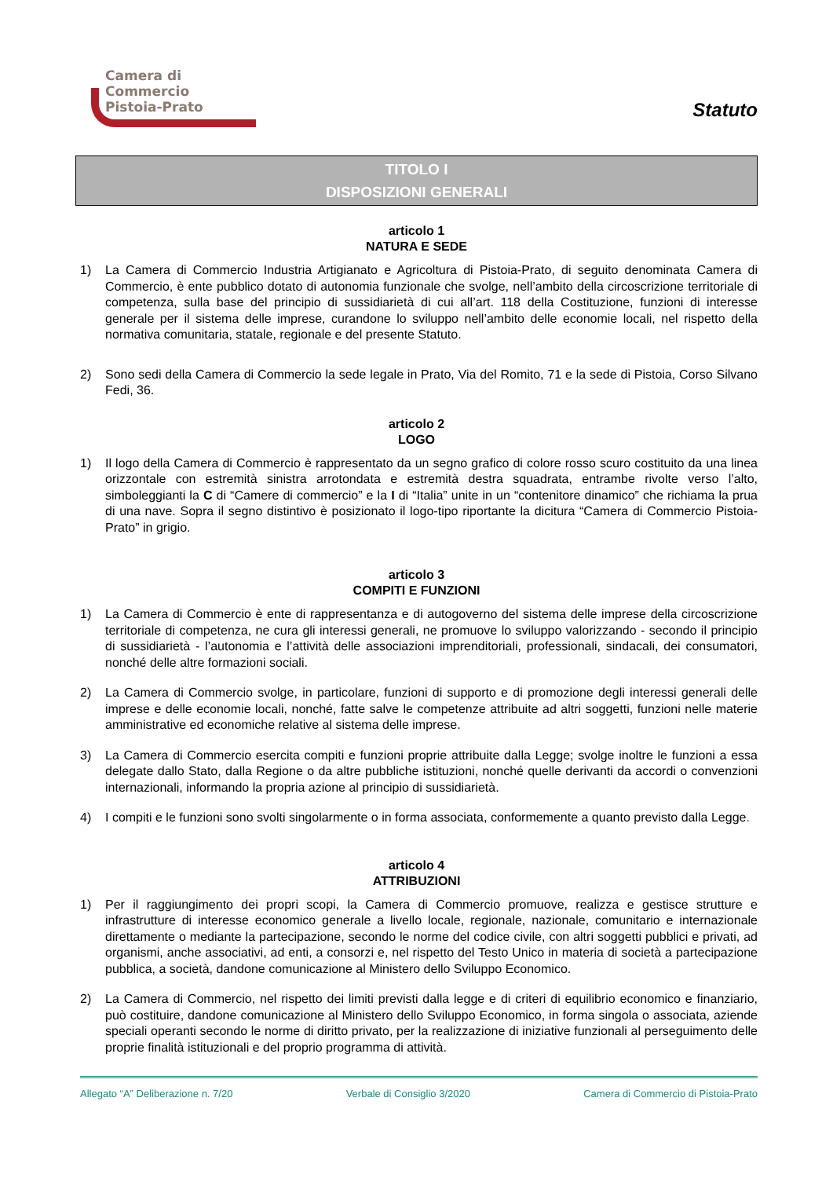Camera di Commercio
Pistoia-Prato
Statuto
TITOLO I
DISPOSIZIONI GENERALI
articolo 1
NATURA E SEDE
1) La Camera di Commercio Industria Artigianato e Agricoltura di Pistoia-Prato, di seguito denominata Camera di Commercio, è ente pubblico dotato di autonomia funzionale che svolge, nell’ambito della circoscrizione territoriale di competenza, sulla base del principio di sussidiarietà di cui all’art. 118 della Costituzione, funzioni di interesse generale per il sistema delle imprese, curandone lo sviluppo nell’ambito delle economie locali, nel rispetto della normativa comunitaria, statale, regionale e del presente Statuto.
2) Sono sedi della Camera di Commercio la sede legale in Prato, Via del Romito, 71 e la sede di Pistoia, Corso Silvano Fedi, 36.
articolo 2
LOGO
1) Il logo della Camera di Commercio è rappresentato da un segno grafico di colore rosso scuro costituito da una linea orizzontale con estremità sinistra arrotondata e estremità destra squadrata, entrambe rivolte verso l’alto, simboleggianti la C di “Camere di commercio” e la I di “Italia” unite in un “contenitore dinamico” che richiama la prua di una nave. Sopra il segno distintivo è posizionato il logo-tipo riportante la dicitura “Camera di Commercio Pistoia-Prato” in grigio.
articolo 3
COMPITI E FUNZIONI
1) La Camera di Commercio è ente di rappresentanza e di autogoverno del sistema delle imprese della circoscrizione territoriale di competenza, ne cura gli interessi generali, ne promuove lo sviluppo valorizzando - secondo il principio di sussidiarietà - l’autonomia e l’attività delle associazioni imprenditoriali, professionali, sindacali, dei consumatori, nonché delle altre formazioni sociali.
2) La Camera di Commercio svolge, in particolare, funzioni di supporto e di promozione degli interessi generali delle imprese e delle economie locali, nonché, fatte salve le competenze attribuite ad altri soggetti, funzioni nelle materie amministrative ed economiche relative al sistema delle imprese.
3) La Camera di Commercio esercita compiti e funzioni proprie attribuite dalla Legge; svolge inoltre le funzioni a essa delegate dallo Stato, dalla Regione o da altre pubbliche istituzioni, nonché quelle derivanti da accordi o convenzioni internazionali, informando la propria azione al principio di sussidiarietà.
4) I compiti e le funzioni sono svolti singolarmente o in forma associata, conformemente a quanto previsto dalla Legge.
articolo 4
ATTRIBUZIONI
1) Per il raggiungimento dei propri scopi, la Camera di Commercio promuove, realizza e gestisce strutture e infrastrutture di interesse economico generale a livello locale, regionale, nazionale, comunitario e internazionale direttamente o mediante la partecipazione, secondo le norme del codice civile, con altri soggetti pubblici e privati, ad organismi, anche associativi, ad enti, a consorzi e, nel rispetto del Testo Unico in materia di società a partecipazione pubblica, a società, dandone comunicazione al Ministero dello Sviluppo Economico.
2) La Camera di Commercio, nel rispetto dei limiti previsti dalla legge e di criteri di equilibrio economico e finanziario, può costituire, dandone comunicazione al Ministero dello Sviluppo Economico, in forma singola o associata, aziende speciali operanti secondo le norme di diritto privato, per la realizzazione di iniziative funzionali al perseguimento delle proprie finalità istituzionali e del proprio programma di attività.
Allegato “A” Deliberazione n. 7/20 Verbale di Consiglio 3/2020 Camera di Commercio di Pistoia-Prato